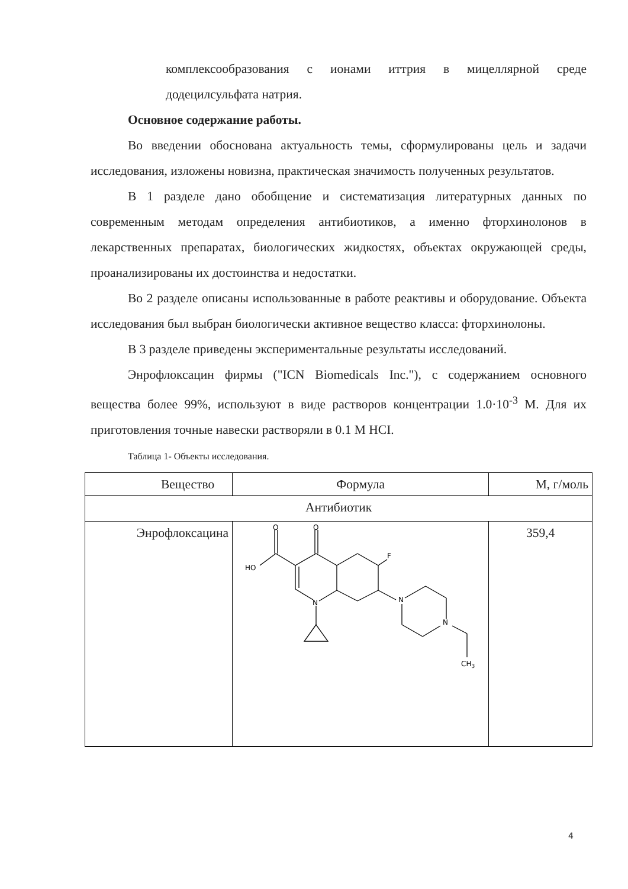комплексообразования с ионами иттрия в мицеллярной среде додецилсульфата натрия.
Основное содержание работы.
Во введении обоснована актуальность темы, сформулированы цель и задачи исследования, изложены новизна, практическая значимость полученных результатов.
В 1 разделе дано обобщение и систематизация литературных данных по современным методам определения антибиотиков, а именно фторхинолонов в лекарственных препаратах, биологических жидкостях, объектах окружающей среды, проанализированы их достоинства и недостатки.
Во 2 разделе описаны использованные в работе реактивы и оборудование. Объекта исследования был выбран биологически активное вещество класса: фторхинолоны.
В 3 разделе приведены экспериментальные результаты исследований.
Энрофлоксацин фирмы ("ICN Biomedicals Inc."), с содержанием основного вещества более 99%, используют в виде растворов концентрации 1.0·10<sup>-3</sup> М. Для их приготовления точные навески растворяли в 0.1 М HCI.
Таблица 1- Объекты исследования.
| Вещество | Формула | М, г/моль |
| --- | --- | --- |
| Антибиотик | | |
| Энрофлоксацина | O O HO F N N N CH 3 | 359,4 |
4